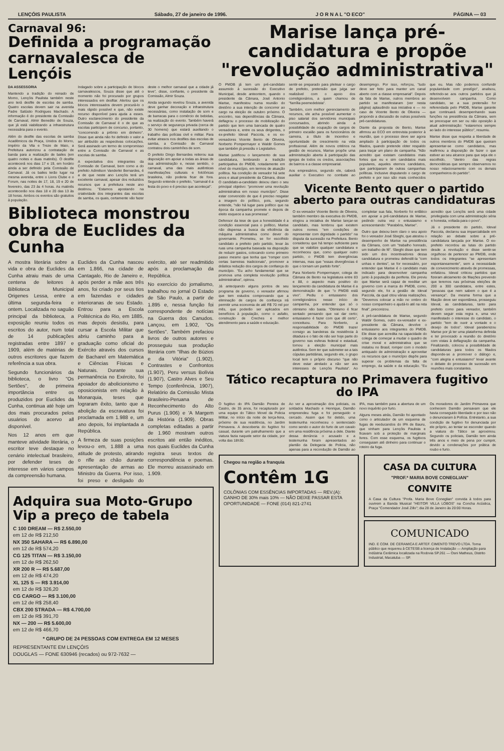LENÇÓIS PAULISTA Sábado, 27 de janeiro de 1996. J O R N A L "O ECO" PÁGINA — 03
Carnaval 96:
Definida a programação carnavalesca de Lençóis
DA ASSESSORIA
Mantendo a tradição do reinado de Momo, Lençóis Paulista também neste ano terá desfile de escolas de samba. Quatro escolas devem sair na avenida Padre Salústio Rodrigues Machado. A informação é do presidente da Comissão de Carnaval, Almir Benedito de Souza, que já está viabilizando a infraestrutura necessária para o evento.
Além do desfile das escolas de samba Acadêmicos da Praça, Unidos do Morro, Império da Vila e Treze de Maio, a Prefeitura autorizou a contratação de banda para a realização de bailes (em quatro noites e duas matinês). O desfile acontecerá nos dias 17 e 19, em horário ainda a ser definido pela Comissão de Carnaval. Já os bailes terão lugar na mesma avenida, entre o Lions Clube e o Forum, nas noites de 17, 18, 19 e 20 de fevereiro, das 23 às 4 horas. As matinês acontecerão nos dias 18 e 20 das 13 às 18 horas. Ambos os eventos são gratuitos à população.
Indagado sobre a participação de blocos carnavalescos, Souza disse que até o momento não foi procurado por grupos interessados em desfilar. Alertou que os blocos interessados devem procurá-lo o mais rápido possível e que, não existe recurso disponível para ajuda a esses. Outro esclarecimento do presidente da Comissão de Carnaval é o de que as escolas participem de concurso, portanto, "concorrendo a prêmio em dinheiro". Disse que ainda não foi definido o valor a ser atribuído as respectivas colocações. Será assinado um termo de compromisso entre a Comissão de Carnaval e as escolas de samba.
A expectativa dos integrantes da Comissão de Carnaval, bem como a do prefeito Adimilson Vanderlei Bernardes, é a de que neste ano Lençóis terá um excelente carnaval, apesar dos reduzidos recursos que a prefeitura neste ano destinou. "Estamos apostando na criatividade dos integrantes das escolas de samba, os quais, certamente vão fazer deste o melhor carnaval que a cidade já teve", disse, confiante, o presidente da Comissão, Almir Souza.
Ainda segundo revelou Souza, a avenida deve ganhar decoração e infraestrutura necessárias, como instalação de som e de barracas para o comércio de bebidas, na realização do evento. Também haverá o serviço de segurança privada (cerca de 30 homens) que estará auxiliando o trabalho das polícias civil e militar. Para evitar atrasos nos desfiles das escolas de samba, a Comissão de Carnaval contratou dois caminhões de som.
O prefeito Dingo Bernardes reiterou sua disposição em apoiar a todas as áreas de sua administração e, nesse sentido, o carnaval, uma das mais autênticas manifestações culturais e folclóricas brasileira, não poderia ficar de fora. Segundo entende o prefeito, "carnaval é a festa do povo e é preciso que aconteça!".
Biblioteca monstrou obra de Euclides da Cunha
A mostra literária sobre a vida e obra de Euclides da Cunha atraiu mais de uma centena de leitores à Biblioteca Municipal Origenes Lessa, entre a última segunda-feira e ontem. Localizada no saguão principal da biblioteca, a exposição reuniu todos os escritos do autor, num total de 14 publicações registradas entre 1897 e 1909, além de matérias de outros escritores que fazem referência a sua obra.
Segundo funcionários da biblioteca, o livro "Os Sertões", de primeira importância entre os produzidos por Euclides da Cunha, continua até hoje um dos mais procurados pelos usuários do acervo all disponível.
Nos 12 anos em que manteve atividade literária, o escritor teve destaque no cenário intelectual brasileiro, por defender teses de interesse em vários campos da compreensão humana.
Euclides da Cunha nasceu em 1.866, na cidade de Cantagalo, Rio de Janeiro e, após perder a mãe aos três anos, foi criado por seus tios em fazendas e cidades interioranas de seu Estado. Entrou para a Escola Politécnica do Rio, em 1885, mas depois desistiu, para cursar a Escola Militar que abriu caminho para a graduação como oficial do Exército através dos cursos de Bacharel em Matemática e Ciências Físicas e Naturais. Durante sua permanência no Exército, foi apoiador do abolicionismo e oposicionista em relação à Monarquia, teses que lograram êxito, tanto que a abolição da escravatura foi proclamada em 1.988 e, um ano depois, foi implantada a República.
A firmeza de suas posições levou-o em, 1.888 a uma atitude de protesto, atirando o rifle ao chão durante apresentação de armas ao Ministro da Guerra. Por isso, foi preso e desligado do exército, até ser readmitido após a proclamação da República.
No exercício do jornalismo, trabalhou no jornal O Estado de São Paulo, a partir de 1.895 e, nessa função foi correspondente de notícias na Guerra dos Canudos. Lançou, em 1.902, "Os Sertões". Também prefaciou livros de outros autores e prosseguiu sua produção literária com "Ilhas de Búzios e da Vitória" (1.902), Contrastes e Confrontos (1.907), Peru versus Bolívia (1.907), Castro Alves e Seu Tempo (conferência, 1907), Relatório da Comissão Mista Brasileiro-Peruana de Reconhecimento do Alto Purus (1.906) e 'A Margem da História (1.909). Obras completas editadas a partir de 1.960 mostram outros escritos até então inéditos, nos quais Euclides da Cunha registra seus textos de correspondência e poemas. Ele morreu assassinado em 1.909.
Adquira sua Moto-Grupo Vip a preço de tabela
C 100 DREAM — R$ 2.550,00
em 12 de R$ 212,50
NX 350 SAHARA — R$ 6.890,00
em 12 de R$ 574,20
CG 125 TITAN — R$ 3.150,00
em 12 de R$ 262,50
XR 200 R — R$ 5.687,00
em 12 de R$ 474,20
XL 125 S — R$ 3.914,00
em 12 de R$ 326,20
CG CARGO — R$ 3.100,00
em 12 de R$ 258,40
CBX 200 STRADA — R$ 4.700,00
em 12 de R$ 391,70
NX — 200 — R$ 5.600,00
em 12 de R$ 466,70
* GRUPO DE 24 PESSOAS COM ENTREGA EM 12 MESES
REPRESENTANTE EM LENÇÓIS
DOUGLAS — FONE 630946 (recados) ou 972-7632 —
Marise lança pré-candidatura e propõe "revolução administrativa"
O PMDB já tem um pré-candidato assumido à sucessão do Executivo Municipal, desde anteontem, quando o presidente da Câmara, José Antonio Marise, manifestou numa reunião do diretório a sua intenção de concorrer ao cargo na eleição de outubro próximo. O encontro, nas dependências da Câmara, deflagrou o processo de mobilização do partido que tem uma bancada de quatro vereadores e, entre os seus dirigentes, o ex-prefeito Ideval Paccola, e os ex-vereadores Vicente Bento de Oliveira, Norberto Pompermayer e Waldir Gomes que também já presidiu o Legislativo.
Marise justificou o lançamento de sua candidatura, lembrando a tradição participativa do PMDB, notadamente em nível do município, em termos de atuação política. Na condição de vereador há sete anos e atual presidente da Câmara, disse sentir-se preparado para pleitear o cargo de prefeito, pretensão que julga ser realizável com o apoio dos correligionários, a quem chamou de "família peemedebista".
Também, com melhor gerenciamento de recursos, ele acha possível aumentar o piso salarial dos servidores municipais concursados, abrindo ainda a possibilidade de ocupação de cargos de primeiro escalão para os funcionários de carreira, a título de incentivo e oportunidade de crescimento na vida profissional. Além de novos critérios na gestão de recursos, Marise propõe uma administração aberta à participação das igrejas de todos os credos, associações de bairros e a classe empresarial.
Aos empresários, segundo ele, caberá auxiliar o Executivo no combate ao desemprego. Por isso, reforçou, "tudo deve ser feito para manter um canal aberto com a classe empresarial". Depois da fala de Marise, outros membros ao partido se manifestaram (ver nesta página) aplaudindo sua iniciativa e — no caso de Vicente Bento de Oliveira — propondo a discussão de outras possíveis pré-candidaturas.
Diante da proposta de Bento, Marise afirmou ao ECO em entrevista posterior à reunião, que o processo deve ser agora ampliado à participação de todos os filiados, quando pretende obter respaldo para traçar um plano de campanha. "Não acredito que existam candidatos mais fortes que eu e sim candidatos mais populares, aqueles eternos candidatos, que participaram de outras campanhas políticas. Inclusive disputando o cargo de prefeito e por isso são mais conhecidos que eu. Mas não podemos confundir popularidade com prestígio", analisou, referindo-se aos outros partidos que já desenvolvem campanha. Como candidato, se a sua pretensão for referendada pelo PMDB, Marise garante que continuará desempenhando suas funções na presidência da Câmara, sem se preocupar em ser ou não oposição à atual administração: "estaremos sempre ao lado do interesse público", resumiu.
Marise disse que respeita a liberdade de outros membros do PMDB que queiram apresentar-se como candidatos, mas reafirmou a disposição de fazer o que estiver ao seu alcance para que seja ele o escolhido, "dentro das regras democráticas que sempre observamos no nosso relacionamento com os demais companheiros do partido".
O candidato-a-candidato deixou claro o seu principal objetivo: "promover uma revolução administrativa em nosso município". Disse estar convencido de que é preciso resgatar a imagem do político, pois, segundo entende, "não há lugar para político que na época da campanha promete e depois de eleito esquece a sua promessa".
Defensor da tese de que a honestidade é a condição essencial para o político, Marise não dispensa a busca da eficiência da máquina administrativa como dever do governante. Prometeu, se for escolhido candidato a prefeito pelo partido, levar às ruas uma campanha baseada na disposição de reduzir gastos, colocando como primeiro passo mesmo que tenha que "romper com certas barreiras tradicionais", promover a drástica redução dos cargos de confiança do município. "Eu acho fundamental que se promova uma completa revolução política administrativa", opinou.
Já antecipando alguns pontos de seu programa de governo, o vereador afirmou que tem estudos comprovando que a eliminação de cargos de confiança irá permitir uma economia de até R$ 70 mil por mês, que poderão ser aplicados em benefícios à população, como o asfalto, construção de Creches e melhor atendimento para a saúde e educação.
Vicente Bento quer o partido aberto para outras candidaturas
O ex-vereador Vicente Bento de Oliveira, também membro da executiva do PMDB, elogiou a iniciativa de Marise lançar-se candidato, mas lembrou que existem outros nomes "em condições de representar com dignidade o partido" na disputa da sucessão na Prefeitura. Bento considerou que há tempo suficiente para que se viabilize qualquer candidatura e reconheceu que, como qualquer outro partido, o PMDB tem divergências internas, mas que "essas divergências é que o tornam um partido forte".
Para Norberto Pompermayer, colega de Câmara de Bento na legislatura entre 83 e 88, o aspecto mais positivo do lançamento da candidatura de Marise é a demonstração de que "o PMDB está vivo". Pediu o entusiasmo dos correligionários nesse início de campanha, por entender que só o otimismo não basta. "Otimismo é ficar sentado pensando que vai dar certo; entusiasmo é fazer com que dê certo", conceituou. Para Norberto, a responsabilidade do PMDB trazer consigo as bandeiras da resistência à ditadura e o fato de não ser hoje parte do governo nas esferas federal e estadual, tornou a eleição municipal mais autêntica. Sem ter que submeter-se a tais cúpulas partidárias, segundo ele, o grupo local tem o próprio discurso "que não deve estar atrelado a não ser aos interesses de Lençóis Paulista". Ao completar sua fala, Norberto foi enfático em apoiar a pré-candidatura de Marise, pedindo outra vez o entusiasmo e acrescentando: "Parabéns, Marise".
Outro que deixou bem claro o seu apoio foi o vereador José Sbeghi, que atestou o desempenho de Marise na presidência da Câmara, com um "trabalho honrado, um trabalho de fé". Sbeghi disse que tem sido um dos incentivadores dessa candidatura e prometeu defendê-la "com unhas e dentes", se for necessário, por entender que Marise é o candidato mais indicado para desenvolver campanha junto à população da periferia. Ele previu que Marise será capaz de reeditar um governo com a marca do PMDB, como, segundo ele, foi a gestão de Ideval Paccola, da qual citou várias realizações. "Devemos colocar a mão no ombro do nosso companheiro e ajudá-lo até na reta final", preconizou.
A pré-candidatura de Marise, segundo Waldir Gomes, outro ex-vereador e ex-presidente da Câmara, devolve o entusiasmo aos integrantes do PMDB. Ele disse que acredita na capacidade do colega de começar a mudar o quadro de crise moral e administrativa que se instalou no Brasil, romper com o modelo antiquado de administração e aproveitar os recursos que o município dispõe para superar os problemas da falta de emprego, da saúde e da educação. "Eu acredito que Lençóis será uma cidade privilegiada com uma administração séria e honesta, voltada para o povo".
Já o presidente do partido, Ideval Paccola, declarou sua imparcialidade em relação ao debate sobre a pré-candidatura lançada por Marise. O ex-prefeito recordou as lutas do partido desde a revolução e disse sentir-se orgulhoso de pertencer ao PMDB, onde todos os integrantes "se apresentam espontaneamente", sem a necessidade de convencimento através de promessas, enfatizou. Ideval criticou partidos que fizeram aliciamento de filiações prevendo que teremos nas próximas eleições de 200 a 300 candidatos, entre estes, "pessoas que nem sabem o que é a vereança". Da mesma forma que a filiação deve ser espontânea, prosseguiu Ideval, as candidaturas, tanto para prefeito como para vereador, também devem seguir esta regra e, uma vez manifestado o interesse do candidato, o partido "tem de ouvir a vontade e o desejo de todos". Ideval parabenizou Marise por já ter uma plataforma definida e ter provocado a reunião do diretório com vistas à deflagração da campanha. Finalizando, colocou a possibilidade de candidaturas para todos os filiados disponde-se a promover o diálogo e, "com alegria e entusiasmo" levar avante o debate do processo de sucessão em reuniões mais constantes.
Tático recaptura no Primavera fugitivo do IPA
O fugitivo do IPA Damião Pereira de Castro, de 35 anos, foi recapturado por uma equipe do Tático Movel da Policia Militar, no início da noite de terça-feira, próximo de sua residência, no Jardim Primavera. A descoberta do fugitivo foi casual, durante um patrulhamento que a viatura fazia naquele setor da cidade, por volta das 18h30.
Ao ver a aproximação dos policiais, os soldados Machado e Henrique, Damião empreendeu fuga e foi perseguido e cercado. Assim que foi detido, uma testemunha reconheceu o sentenciado como sendo o autor do furto de um cavalo em uma residência próxima a dele. Diante dessa denúncia o acusado e a testemunha foram apresentados ao plantão da Delegacia de Policia, não apenas para a recondução de Damião ao IPA, mas também para a abertura de um novo inquérito por furto.
Alguns meses atrás, Damião foi apontado como o articulador de um esquema de fugas de reeducandos do IPA de Bauru, que vinham para Lençóis Paulista e ficavam sob a proteção de marginais livres. Com esse esquema, os fugitivos conseguiam até dinheiro para continuar o roteiro da fuga.
Os moradores do Jardim Primavera que conhecem Damião pensavam que ele havia conseguido liberdade e por isso não o denunciaram à Polícia. Entretanto, a sua condição de fugitivo foi denunciada por ele próprio, ao tentar se esconder quando a viatura do Tático se aproximou. Segundo os policiais, Damião tem ainda três anos e meio de pena por cumprir, devido a condenações por prática de roubo e furto.
Chegou na região a franquia
Contêm 1G
COLÔNIAS COM ESSÊNCIAS IMPORTADAS — REV.(A): GANHO DE 30% mais 10% — NÃO DEIXE PASSAR ESTA OPORTUNIDADE — FONE (014) 821-2741
CASA DA CULTURA
"PROF.ª MARIA BOVE CONEGLIAN"
CONVITE
A Casa da Cultura "Profa. Maria Bove Coneglian" convida à todos para ouvirem a Banda Musical "HEITOR VILLA LOBOS" na Concha Acústica, Praça "Comendador José Zillo"; dia 28 de Janeiro às 20:00 Horas.
COMUNICADO
IND. E COM. DE CERAMICA E ARTEF. CIMENTO TREVO LTDA. Torna público que requereu à CETESB a licença de Instalação — Ampliação para Indústria Cerâmica localizada na Rodovia SP.261 — Osni Matheus, Distrito Industrial, Macatuba — SP.